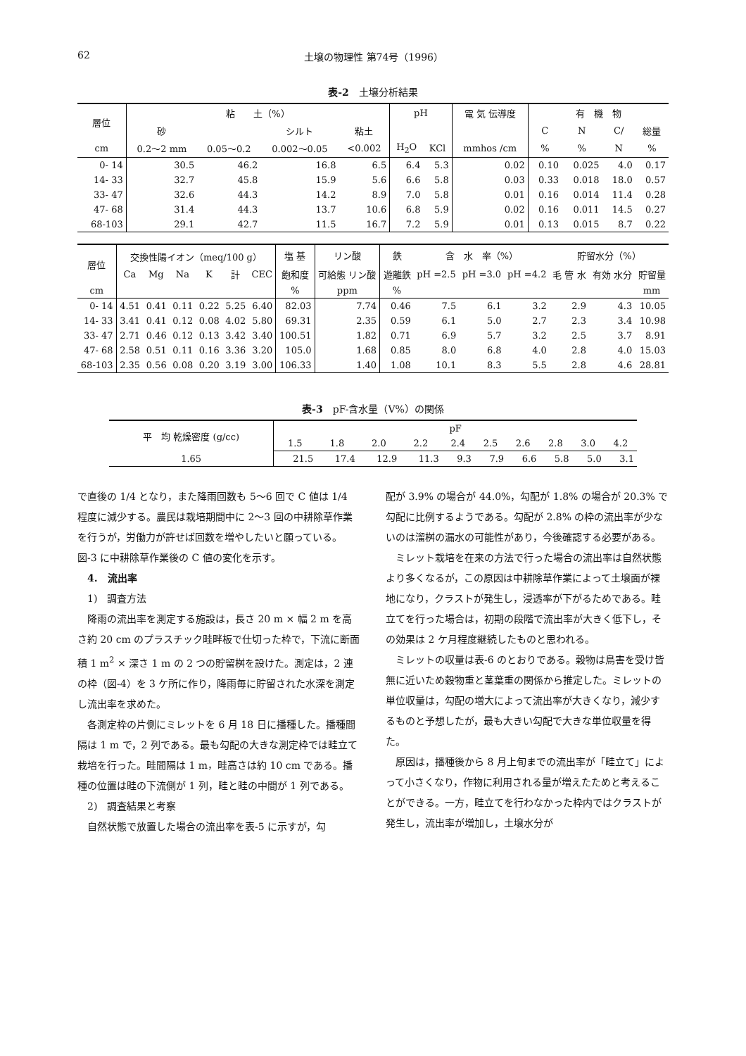62 土壌の物理性 第74号（1996）
表-2　土壌分析結果
| 層位 | 粘 土（%） | | | | pH | | 電 気 伝導度 | 有 機 物 | | | |
| --- | --- | --- | --- | --- | --- | --- | --- | --- | --- | --- | --- |
| | 砂 | | シルト | 粘土 | | | | C | N | C/ | 総量 |
| cm | 0.2〜2 mm | 0.05〜0.2 | 0.002〜0.05 | <0.002 | H<sub>2</sub>O | KCl | mmhos /cm | % | % | N | % |
| 0- 14 | 30.5 | 46.2 | 16.8 | 6.5 | 6.4 | 5.3 | 0.02 | 0.10 | 0.025 | 4.0 | 0.17 |
| 14- 33 | 32.7 | 45.8 | 15.9 | 5.6 | 6.6 | 5.8 | 0.03 | 0.33 | 0.018 | 18.0 | 0.57 |
| 33- 47 | 32.6 | 44.3 | 14.2 | 8.9 | 7.0 | 5.8 | 0.01 | 0.16 | 0.014 | 11.4 | 0.28 |
| 47- 68 | 31.4 | 44.3 | 13.7 | 10.6 | 6.8 | 5.9 | 0.02 | 0.16 | 0.011 | 14.5 | 0.27 |
| 68-103 | 29.1 | 42.7 | 11.5 | 16.7 | 7.2 | 5.9 | 0.01 | 0.13 | 0.015 | 8.7 | 0.22 |
| 層位 | 交換性陽イオン（meq/100 g） | | | | | | 塩 基 | リン酸 | 鉄 | 含 水 率（%） | | | 貯留水分（%） | | |
| --- | --- | --- | --- | --- | --- | --- | --- | --- | --- | --- | --- | --- | --- | --- | --- |
| | Ca | Mg | Na | K | 計 | CEC | 飽和度 | 可給態 リン酸 | 遊離鉄 | pH =2.5 | pH =3.0 | pH =4.2 | 毛 管 水 | 有効 水分 | 貯留量 |
| cm | | | | | | | % | ppm | % | | | | | | mm |
| 0- 14 | 4.51 | 0.41 | 0.11 | 0.22 | 5.25 | 6.40 | 82.03 | 7.74 | 0.46 | 7.5 | 6.1 | 3.2 | 2.9 | 4.3 | 10.05 |
| 14- 33 | 3.41 | 0.41 | 0.12 | 0.08 | 4.02 | 5.80 | 69.31 | 2.35 | 0.59 | 6.1 | 5.0 | 2.7 | 2.3 | 3.4 | 10.98 |
| 33- 47 | 2.71 | 0.46 | 0.12 | 0.13 | 3.42 | 3.40 | 100.51 | 1.82 | 0.71 | 6.9 | 5.7 | 3.2 | 2.5 | 3.7 | 8.91 |
| 47- 68 | 2.58 | 0.51 | 0.11 | 0.16 | 3.36 | 3.20 | 105.0 | 1.68 | 0.85 | 8.0 | 6.8 | 4.0 | 2.8 | 4.0 | 15.03 |
| 68-103 | 2.35 | 0.56 | 0.08 | 0.20 | 3.19 | 3.00 | 106.33 | 1.40 | 1.08 | 10.1 | 8.3 | 5.5 | 2.8 | 4.6 | 28.81 |
表-3　pF-含水量（V%）の関係
| 平 均 乾燥密度 (g/cc) | pF | | | | | | | | | |
| --- | --- | --- | --- | --- | --- | --- | --- | --- | --- | --- |
| | 1.5 | 1.8 | 2.0 | 2.2 | 2.4 | 2.5 | 2.6 | 2.8 | 3.0 | 4.2 |
| 1.65 | 21.5 | 17.4 | 12.9 | 11.3 | 9.3 | 7.9 | 6.6 | 5.8 | 5.0 | 3.1 |
で直後の 1/4 となり，また降雨回数も 5〜6 回で C 値は 1/4 程度に減少する。農民は栽培期間中に 2〜3 回の中耕除草作業を行うが，労働力が許せば回数を増やしたいと願っている。図-3 に中耕除草作業後の C 値の変化を示す。
4.　流出率
1)　調査方法
降雨の流出率を測定する施設は，長さ 20 m × 幅 2 m を高さ約 20 cm のプラスチック畦畔板で仕切った枠で，下流に断面積 1 m<sup>2</sup> × 深さ 1 m の 2 つの貯留桝を設けた。測定は，2 連の枠（図-4）を 3 ケ所に作り，降雨毎に貯留された水深を測定し流出率を求めた。
各測定枠の片側にミレットを 6 月 18 日に播種した。播種間隔は 1 m で，2 列である。最も勾配の大きな測定枠では畦立て栽培を行った。畦間隔は 1 m，畦高さは約 10 cm である。播種の位置は畦の下流側が 1 列，畦と畦の中間が 1 列である。
2)　調査結果と考察
自然状態で放置した場合の流出率を表-5 に示すが，勾
配が 3.9% の場合が 44.0%，勾配が 1.8% の場合が 20.3% で勾配に比例するようである。勾配が 2.8% の枠の流出率が少ないのは溜桝の漏水の可能性があり，今後確認する必要がある。
ミレット栽培を在来の方法で行った場合の流出率は自然状態より多くなるが，この原因は中耕除草作業によって土壌面が裸地になり，クラストが発生し，浸透率が下がるためである。畦立てを行った場合は，初期の段階で流出率が大きく低下し，その効果は 2 ケ月程度継続したものと思われる。
ミレットの収量は表-6 のとおりである。穀物は鳥害を受け皆無に近いため穀物重と茎葉重の関係から推定した。ミレットの単位収量は，勾配の増大によって流出率が大きくなり，減少するものと予想したが，最も大きい勾配で大きな単位収量を得た。
原因は，播種後から 8 月上旬までの流出率が「畦立て」によって小さくなり，作物に利用される量が増えたためと考えることができる。一方，畦立てを行わなかった枠内ではクラストが発生し，流出率が増加し，土壌水分が